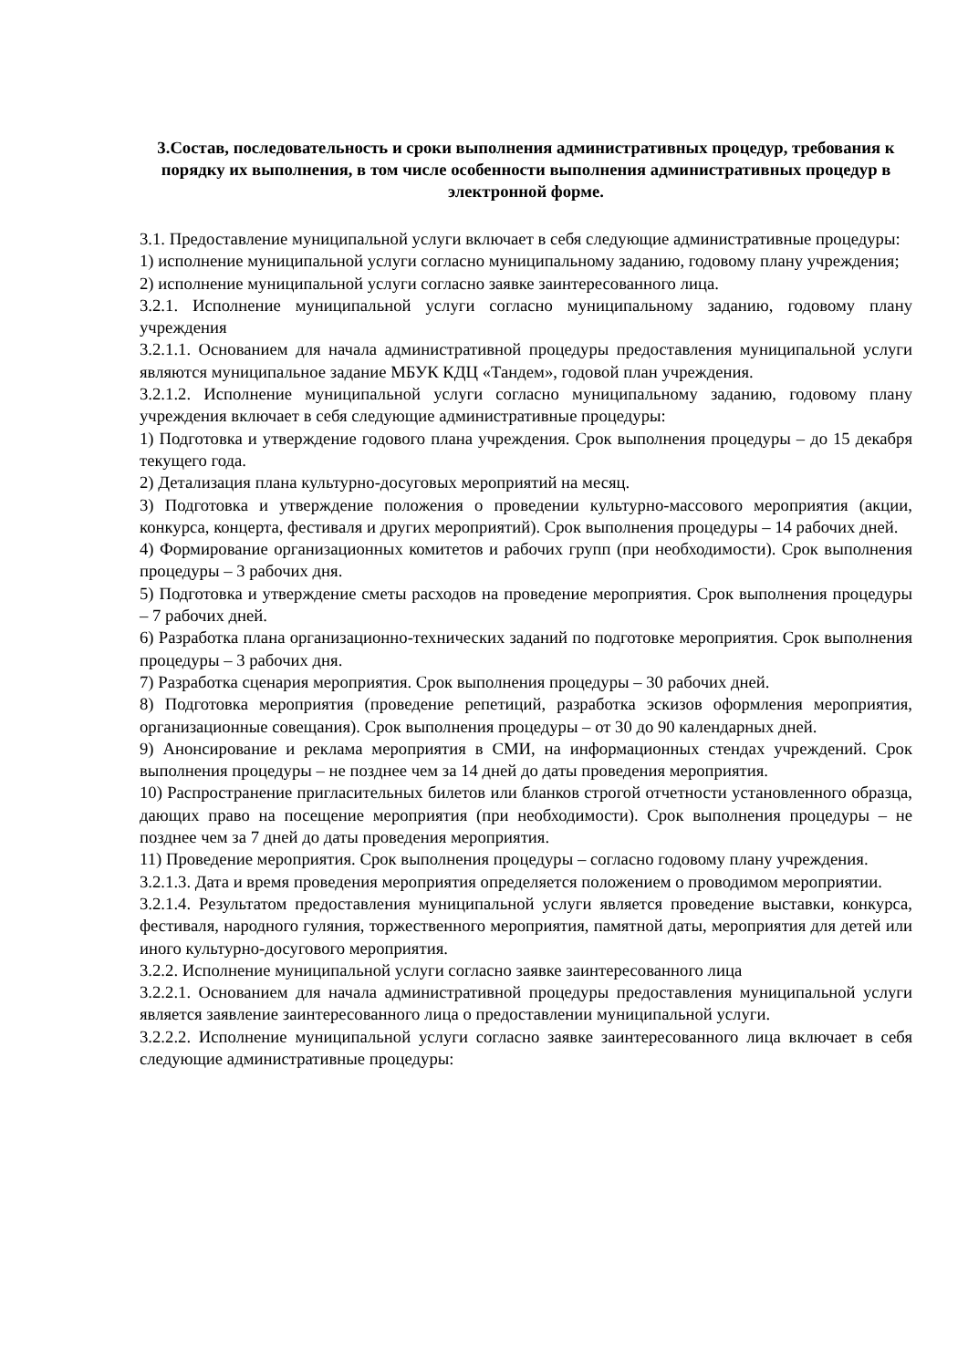3.Состав, последовательность и сроки выполнения административных процедур, требования к порядку их выполнения, в том числе особенности выполнения административных процедур в электронной форме.
3.1. Предоставление муниципальной услуги включает в себя следующие административные процедуры:
1) исполнение муниципальной услуги согласно муниципальному заданию, годовому плану учреждения;
2) исполнение муниципальной услуги согласно заявке заинтересованного лица.
3.2.1. Исполнение муниципальной услуги согласно муниципальному заданию, годовому плану учреждения
3.2.1.1. Основанием для начала административной процедуры предоставления муниципальной услуги являются муниципальное задание МБУК КДЦ «Тандем», годовой план учреждения.
3.2.1.2. Исполнение муниципальной услуги согласно муниципальному заданию, годовому плану учреждения включает в себя следующие административные процедуры:
1) Подготовка и утверждение годового плана учреждения. Срок выполнения процедуры – до 15 декабря текущего года.
2) Детализация плана культурно-досуговых мероприятий на месяц.
3) Подготовка и утверждение положения о проведении культурно-массового мероприятия (акции, конкурса, концерта, фестиваля и других мероприятий). Срок выполнения процедуры – 14 рабочих дней.
4) Формирование организационных комитетов и рабочих групп (при необходимости). Срок выполнения процедуры – 3 рабочих дня.
5) Подготовка и утверждение сметы расходов на проведение мероприятия. Срок выполнения процедуры – 7 рабочих дней.
6) Разработка плана организационно-технических заданий по подготовке мероприятия. Срок выполнения процедуры – 3 рабочих дня.
7) Разработка сценария мероприятия. Срок выполнения процедуры – 30 рабочих дней.
8) Подготовка мероприятия (проведение репетиций, разработка эскизов оформления мероприятия, организационные совещания). Срок выполнения процедуры – от 30 до 90 календарных дней.
9) Анонсирование и реклама мероприятия в СМИ, на информационных стендах учреждений. Срок выполнения процедуры – не позднее чем за 14 дней до даты проведения мероприятия.
10) Распространение пригласительных билетов или бланков строгой отчетности установленного образца, дающих право на посещение мероприятия (при необходимости). Срок выполнения процедуры – не позднее чем за 7 дней до даты проведения мероприятия.
11) Проведение мероприятия. Срок выполнения процедуры – согласно годовому плану учреждения.
3.2.1.3. Дата и время проведения мероприятия определяется положением о проводимом мероприятии.
3.2.1.4. Результатом предоставления муниципальной услуги является проведение выставки, конкурса, фестиваля, народного гуляния, торжественного мероприятия, памятной даты, мероприятия для детей или иного культурно-досугового мероприятия.
3.2.2. Исполнение муниципальной услуги согласно заявке заинтересованного лица
3.2.2.1. Основанием для начала административной процедуры предоставления муниципальной услуги является заявление заинтересованного лица о предоставлении муниципальной услуги.
3.2.2.2. Исполнение муниципальной услуги согласно заявке заинтересованного лица включает в себя следующие административные процедуры: